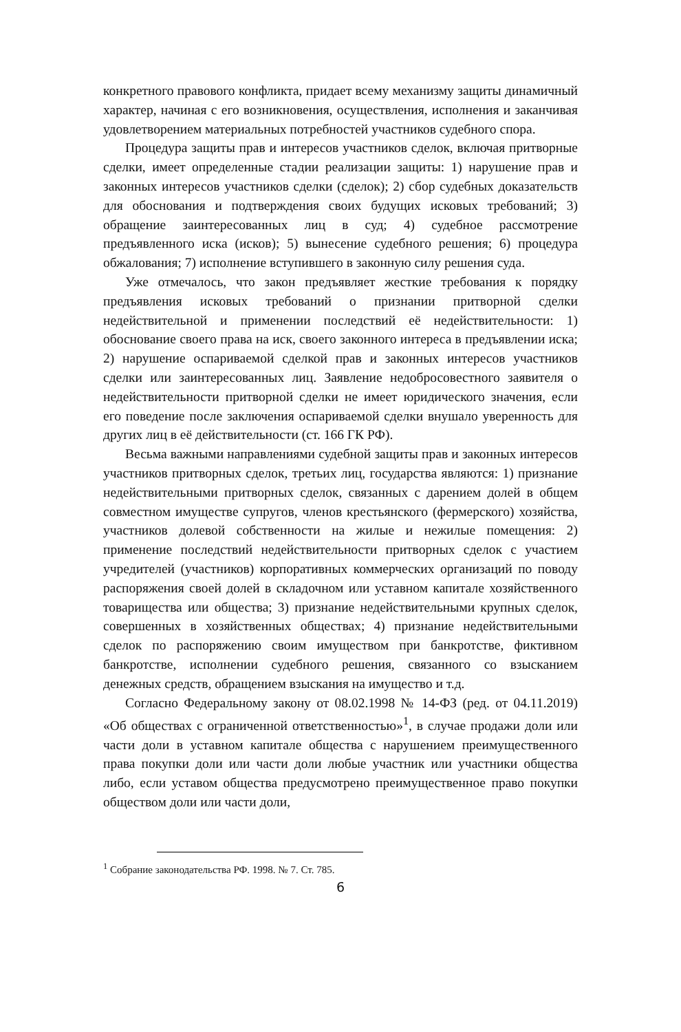конкретного правового конфликта, придает всему механизму защиты динамичный характер, начиная с его возникновения, осуществления, исполнения и заканчивая удовлетворением материальных потребностей участников судебного спора.
Процедура защиты прав и интересов участников сделок, включая притворные сделки, имеет определенные стадии реализации защиты: 1) нарушение прав и законных интересов участников сделки (сделок); 2) сбор судебных доказательств для обоснования и подтверждения своих будущих исковых требований; 3) обращение заинтересованных лиц в суд; 4) судебное рассмотрение предъявленного иска (исков); 5) вынесение судебного решения; 6) процедура обжалования; 7) исполнение вступившего в законную силу решения суда.
Уже отмечалось, что закон предъявляет жесткие требования к порядку предъявления исковых требований о признании притворной сделки недействительной и применении последствий её недействительности: 1) обоснование своего права на иск, своего законного интереса в предъявлении иска; 2) нарушение оспариваемой сделкой прав и законных интересов участников сделки или заинтересованных лиц. Заявление недобросовестного заявителя о недействительности притворной сделки не имеет юридического значения, если его поведение после заключения оспариваемой сделки внушало уверенность для других лиц в её действительности (ст. 166 ГК РФ).
Весьма важными направлениями судебной защиты прав и законных интересов участников притворных сделок, третьих лиц, государства являются: 1) признание недействительными притворных сделок, связанных с дарением долей в общем совместном имуществе супругов, членов крестьянского (фермерского) хозяйства, участников долевой собственности на жилые и нежилые помещения: 2) применение последствий недействительности притворных сделок с участием учредителей (участников) корпоративных коммерческих организаций по поводу распоряжения своей долей в складочном или уставном капитале хозяйственного товарищества или общества; 3) признание недействительными крупных сделок, совершенных в хозяйственных обществах; 4) признание недействительными сделок по распоряжению своим имуществом при банкротстве, фиктивном банкротстве, исполнении судебного решения, связанного со взысканием денежных средств, обращением взыскания на имущество и т.д.
Согласно Федеральному закону от 08.02.1998 № 14-ФЗ (ред. от 04.11.2019) «Об обществах с ограниченной ответственностью»<sup>1</sup>, в случае продажи доли или части доли в уставном капитале общества с нарушением преимущественного права покупки доли или части доли любые участник или участники общества либо, если уставом общества предусмотрено преимущественное право покупки обществом доли или части доли,
<sup>1</sup> Собрание законодательства РФ. 1998. № 7. Ст. 785.
6